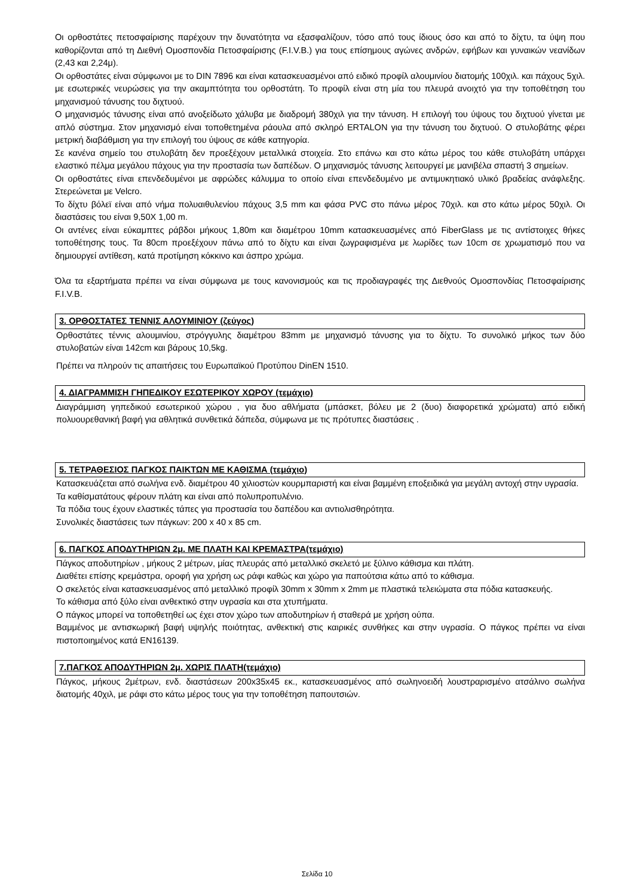Οι ορθοστάτες πετοσφαίρισης παρέχουν την δυνατότητα να εξασφαλίζουν, τόσο από τους ίδιους όσο και από το δίχτυ, τα ύψη που καθορίζονται από τη Διεθνή Ομοσπονδία Πετοσφαίρισης (F.I.V.B.) για τους επίσημους αγώνες ανδρών, εφήβων και γυναικών νεανίδων (2,43 και 2,24μ).
Οι ορθοστάτες είναι σύμφωνοι με το DIN 7896 και είναι κατασκευασμένοι από ειδικό προφίλ αλουμινίου διατομής 100χιλ. και πάχους 5χιλ. με εσωτερικές νευρώσεις για την ακαμπτότητα του ορθοστάτη. Το προφίλ είναι στη μία του πλευρά ανοιχτό για την τοποθέτηση του μηχανισμού τάνυσης του διχτυού.
Ο μηχανισμός τάνυσης είναι από ανοξείδωτο χάλυβα με διαδρομή 380χιλ για την τάνυση. Η επιλογή του ύψους του διχτυού γίνεται με απλό σύστημα. Στον μηχανισμό είναι τοποθετημένα ράουλα από σκληρό ERTALON για την τάνυση του διχτυού. Ο στυλοβάτης φέρει μετρική διαβάθμιση για την επιλογή του ύψους σε κάθε κατηγορία.
Σε κανένα σημείο του στυλοβάτη δεν προεξέχουν μεταλλικά στοιχεία. Στο επάνω και στο κάτω μέρος του κάθε στυλοβάτη υπάρχει ελαστικό πέλμα μεγάλου πάχους για την προστασία των δαπέδων. Ο μηχανισμός τάνυσης λειτουργεί με μανιβέλα σπαστή 3 σημείων.
Οι ορθοστάτες είναι επενδεδυμένοι με αφρώδες κάλυμμα το οποίο είναι επενδεδυμένο με αντιμυκητιακό υλικό βραδείας ανάφλεξης. Στερεώνεται με Velcro.
Το δίχτυ βόλεϊ είναι από νήμα πολυαιθυλενίου πάχους 3,5 mm και φάσα PVC στο πάνω μέρος 70χιλ. και στο κάτω μέρος 50χιλ. Οι διαστάσεις του είναι 9,50Χ 1,00 m.
Οι αντένες είναι εύκαμπτες ράβδοι μήκους 1,80m και διαμέτρου 10mm κατασκευασμένες από FiberGlass με τις αντίστοιχες θήκες τοποθέτησης τους. Τα 80cm προεξέχουν πάνω από το δίχτυ και είναι ζωγραφισμένα με λωρίδες των 10cm σε χρωματισμό που να δημιουργεί αντίθεση, κατά προτίμηση κόκκινο και άσπρο χρώμα.
Όλα τα εξαρτήματα πρέπει να είναι σύμφωνα με τους κανονισμούς και τις προδιαγραφές της Διεθνούς Ομοσπονδίας Πετοσφαίρισης F.I.V.B.
3. ΟΡΘΟΣΤΑΤΕΣ ΤΕΝΝΙΣ ΑΛΟΥΜΙΝΙΟΥ (ζεύγος)
Ορθοστάτες τέννις αλουμινίου, στρόγγυλης διαμέτρου 83mm με μηχανισμό τάνυσης για το δίχτυ. Το συνολικό μήκος των δύο στυλοβατών είναι 142cm και βάρους 10,5kg.
Πρέπει να πληρούν τις απαιτήσεις του Ευρωπαϊκού Προτύπου DinEN 1510.
4. ΔΙΑΓΡΑΜΜΙΣΗ ΓΗΠΕΔΙΚΟΥ ΕΣΩΤΕΡΙΚΟΥ ΧΩΡΟΥ (τεμάχιο)
Διαγράμμιση γηπεδικού εσωτερικού χώρου , για δυο αθλήματα (μπάσκετ, βόλευ με 2 (δυο) διαφορετικά χρώματα) από ειδική πολυουρεθανική βαφή για αθλητικά συνθετικά δάπεδα, σύμφωνα με τις πρότυπες διαστάσεις .
5. ΤΕΤΡΑΘΕΣΙΟΣ ΠΑΓΚΟΣ ΠΑΙΚΤΩΝ ΜΕ ΚΑΘΙΣΜΑ (τεμάχιο)
Κατασκευάζεται από σωλήνα ενδ. διαμέτρου 40 χιλιοστών κουρμπαριστή και είναι βαμμένη εποξειδικά για μεγάλη αντοχή στην υγρασία.
Τα καθίσματάτους φέρουν πλάτη και είναι από πολυπροπυλένιο.
Τα πόδια τους έχουν ελαστικές τάπες για προστασία του δαπέδου και αντιολισθηρότητα.
Συνολικές διαστάσεις των πάγκων: 200 x 40 x 85 cm.
6. ΠΑΓΚΟΣ ΑΠΟΔΥΤΗΡΙΩΝ 2μ. ΜΕ ΠΛΑΤΗ ΚΑΙ ΚΡΕΜΑΣΤΡΑ(τεμάχιο)
Πάγκος αποδυτηρίων , μήκους 2 μέτρων, μίας πλευράς από μεταλλικό σκελετό με ξύλινο κάθισμα και πλάτη.
Διαθέτει επίσης κρεμάστρα, οροφή για χρήση ως ράφι καθώς και χώρο για παπούτσια κάτω από το κάθισμα.
Ο σκελετός είναι κατασκευασμένος από μεταλλικό προφίλ 30mm x 30mm x 2mm με πλαστικά τελειώματα στα πόδια κατασκευής.
Το κάθισμα από ξύλο είναι ανθεκτικό στην υγρασία και στα χτυπήματα.
Ο πάγκος μπορεί να τοποθετηθεί ως έχει στον χώρο των αποδυτηρίων ή σταθερά με χρήση ούπα.
Βαμμένος με αντισκωρική βαφή υψηλής ποιότητας, ανθεκτική στις καιρικές συνθήκες και στην υγρασία. Ο πάγκος πρέπει να είναι πιστοποιημένος κατά ΕΝ16139.
7.ΠΑΓΚΟΣ ΑΠΟΔΥΤΗΡΙΩΝ 2μ. ΧΩΡΙΣ ΠΛΑΤΗ(τεμάχιο)
Πάγκος, μήκους 2μέτρων, ενδ. διαστάσεων 200x35x45 εκ., κατασκευασμένος από σωληνοειδή λουστραρισμένο ατσάλινο σωλήνα διατομής 40χιλ, με ράφι στο κάτω μέρος τους για την τοποθέτηση παπουτσιών.
Σελίδα 10